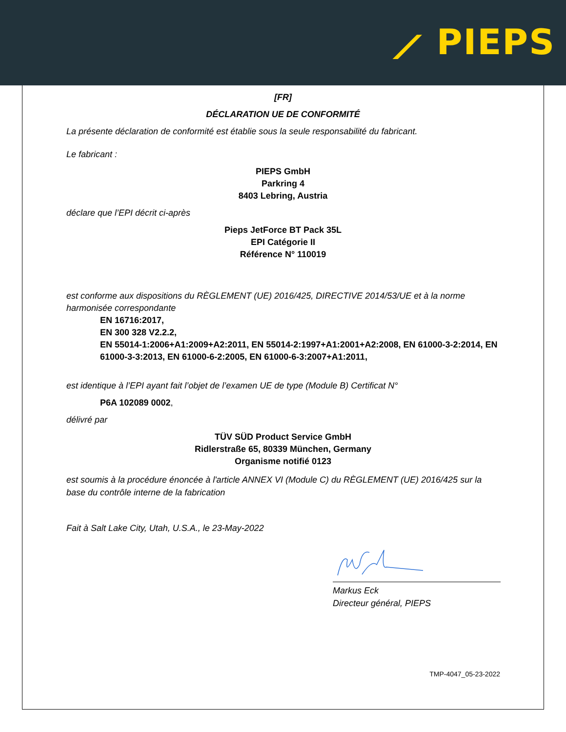⟋ PIEPS
[FR]
DÉCLARATION UE DE CONFORMITÉ
La présente déclaration de conformité est établie sous la seule responsabilité du fabricant.
Le fabricant :
PIEPS GmbH
Parkring 4
8403 Lebring, Austria
déclare que l’EPI décrit ci-après
Pieps JetForce BT Pack 35L
EPI Catégorie II
Référence N° 110019
est conforme aux dispositions du RÈGLEMENT (UE) 2016/425, DIRECTIVE 2014/53/UE et à la norme harmonisée correspondante
EN 16716:2017,
EN 300 328 V2.2.2,
EN 55014-1:2006+A1:2009+A2:2011, EN 55014-2:1997+A1:2001+A2:2008, EN 61000-3-2:2014, EN 61000-3-3:2013, EN 61000-6-2:2005, EN 61000-6-3:2007+A1:2011,
est identique à l’EPI ayant fait l’objet de l’examen UE de type (Module B) Certificat N°
P6A 102089 0002,
délivré par
TÜV SÜD Product Service GmbH
Ridlerstraße 65, 80339 München, Germany
Organisme notifié 0123
est soumis à la procédure énoncée à l'article ANNEX VI (Module C) du RÈGLEMENT (UE) 2016/425 sur la base du contrôle interne de la fabrication
Fait à Salt Lake City, Utah, U.S.A., le 23-May-2022
Markus Eck
Directeur général, PIEPS
TMP-4047_05-23-2022